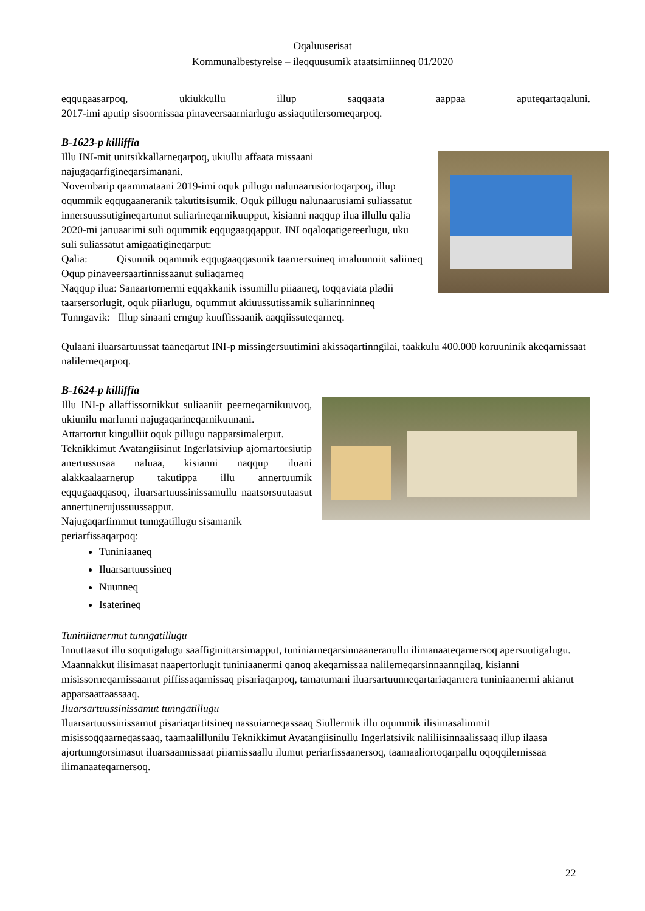Oqaluuserisat
Kommunalbestyrelse – ileqquusumik ataatsimiinneq 01/2020
eqqugaasarpoq, ukiukkullu illup saqqaata aappaa aputeqartaqaluni.
2017-imi aputip sisoornissaa pinaveersaarniarlugu assiaqutilersorneqarpoq.
B-1623-p killiffia
Illu INI-mit unitsikkallarneqarpoq, ukiullu affaata missaani najugaqarfigineqarsimanani.
Novembarip qaammataani 2019-imi oquk pillugu nalunaarusiortoqarpoq, illup oqummik eqqugaaneranik takutitsisumik. Oquk pillugu nalunaarusiami suliassatut innersuussutigineqartunut suliarineqarnikuupput, kisianni naqqup ilua illullu qalia 2020-mi januaarimi suli oqummik eqqugaaqqapput. INI oqaloqatigereerlugu, uku suli suliassatut amigaatigineqarput:
Qalia: Qisunnik oqammik eqqugaaqqasunik taarnersuineq imaluunniit saliineq Oqup pinaveersaartinnissaanut suliaqarneq
Naqqup ilua: Sanaartornermi eqqakkanik issumillu piiaaneq, toqqaviata pladii taarsersorlugit, oquk piiarlugu, oqummut akiuussutissamik suliarinninneq
Tunngavik: Illup sinaani erngup kuuffissaanik aaqqiissuteqarneq.
Qulaani iluarsartuussat taaneqartut INI-p missingersuutimini akissaqartinngilai, taakkulu 400.000 koruuninik akeqarnissaat nalilerneqarpoq.
B-1624-p killiffia
Illu INI-p allaffissornikkut suliaaniit peerneqarnikuuvoq, ukiunilu marlunni najugaqarineqarnikuunani.
Attartortut kingulliit oquk pillugu napparsimalerput.
Teknikkimut Avatangiisinut Ingerlatsiviup ajornartorsiutip anertussusaa naluaa, kisianni naqqup iluani alakkaalaarnerup takutippa illu annertuumik eqqugaaqqasoq, iluarsartuussinissamullu naatsorsuutaasut annertunerujussuussapput.
Najugaqarfimmut tunngatillugu sisamanik periarfissaqarpoq:
Tuniniaaneq
Iluarsartuussineq
Nuunneq
Isaterineq
Tuniniianermut tunngatillugu
Innuttaasut illu soqutigalugu saaffiginittarsimapput, tuniniarneqarsinnaaneranullu ilimanaateqarnersoq apersuutigalugu.
Maannakkut ilisimasat naapertorlugit tuniniaanermi qanoq akeqarnissaa nalilerneqarsinnaanngilaq, kisianni misissorneqarnissaanut piffissaqarnissaq pisariaqarpoq, tamatumani iluarsartuunneqartariaqarnera tuniniaanermi akianut apparsaattaassaaq.
Iluarsartuussinissamut tunngatillugu
Iluarsartuussinissamut pisariaqartitsineq nassuiarneqassaaq Siullermik illu oqummik ilisimasalimmit misissoqqaarneqassaaq, taamaalillunilu Teknikkimut Avatangiisinullu Ingerlatsivik naliliisinnaalissaaq illup ilaasa ajortunngorsimasut iluarsaannissaat piiarnissaallu ilumut periarfissaanersoq, taamaaliortoqarpallu oqoqqilernissaa ilimanaateqarnersoq.
22